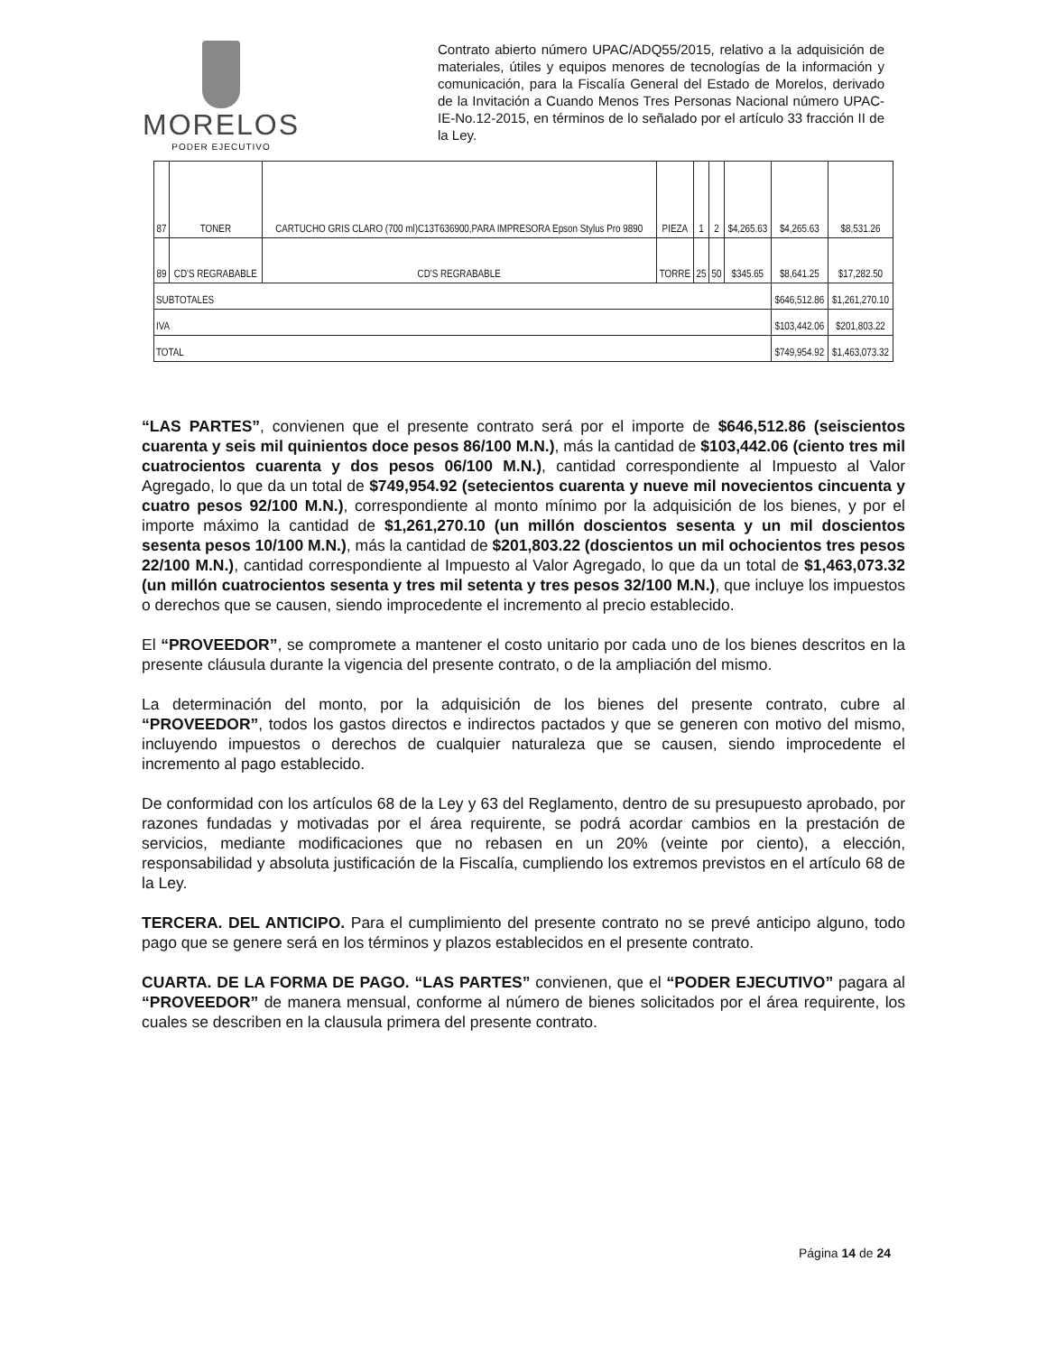MORELOS
PODER EJECUTIVO
Contrato abierto número UPAC/ADQ55/2015, relativo a la adquisición de materiales, útiles y equipos menores de tecnologías de la información y comunicación, para la Fiscalía General del Estado de Morelos, derivado de la Invitación a Cuando Menos Tres Personas Nacional número UPAC-IE-No.12-2015, en términos de lo señalado por el artículo 33 fracción II de la Ley.
| 87 | TONER | CARTUCHO GRIS CLARO (700 ml)C13T636900,PARA IMPRESORA Epson Stylus Pro 9890 | PIEZA | 1 | 2 | $4,265.63 | $4,265.63 | $8,531.26 |
| 89 | CD'S REGRABABLE | CD'S REGRABABLE | TORRE | 25 | 50 | $345.65 | $8,641.25 | $17,282.50 |
| SUBTOTALES | | | | | | | $646,512.86 | $1,261,270.10 |
| IVA | | | | | | | $103,442.06 | $201,803.22 |
| TOTAL | | | | | | | $749,954.92 | $1,463,073.32 |
“LAS PARTES”, convienen que el presente contrato será por el importe de $646,512.86 (seiscientos cuarenta y seis mil quinientos doce pesos 86/100 M.N.), más la cantidad de $103,442.06 (ciento tres mil cuatrocientos cuarenta y dos pesos 06/100 M.N.), cantidad correspondiente al Impuesto al Valor Agregado, lo que da un total de $749,954.92 (setecientos cuarenta y nueve mil novecientos cincuenta y cuatro pesos 92/100 M.N.), correspondiente al monto mínimo por la adquisición de los bienes, y por el importe máximo la cantidad de $1,261,270.10 (un millón doscientos sesenta y un mil doscientos sesenta pesos 10/100 M.N.), más la cantidad de $201,803.22 (doscientos un mil ochocientos tres pesos 22/100 M.N.), cantidad correspondiente al Impuesto al Valor Agregado, lo que da un total de $1,463,073.32 (un millón cuatrocientos sesenta y tres mil setenta y tres pesos 32/100 M.N.), que incluye los impuestos o derechos que se causen, siendo improcedente el incremento al precio establecido.
El “PROVEEDOR”, se compromete a mantener el costo unitario por cada uno de los bienes descritos en la presente cláusula durante la vigencia del presente contrato, o de la ampliación del mismo.
La determinación del monto, por la adquisición de los bienes del presente contrato, cubre al “PROVEEDOR”, todos los gastos directos e indirectos pactados y que se generen con motivo del mismo, incluyendo impuestos o derechos de cualquier naturaleza que se causen, siendo improcedente el incremento al pago establecido.
De conformidad con los artículos 68 de la Ley y 63 del Reglamento, dentro de su presupuesto aprobado, por razones fundadas y motivadas por el área requirente, se podrá acordar cambios en la prestación de servicios, mediante modificaciones que no rebasen en un 20% (veinte por ciento), a elección, responsabilidad y absoluta justificación de la Fiscalía, cumpliendo los extremos previstos en el artículo 68 de la Ley.
TERCERA. DEL ANTICIPO. Para el cumplimiento del presente contrato no se prevé anticipo alguno, todo pago que se genere será en los términos y plazos establecidos en el presente contrato.
CUARTA. DE LA FORMA DE PAGO. “LAS PARTES” convienen, que el “PODER EJECUTIVO” pagara al “PROVEEDOR” de manera mensual, conforme al número de bienes solicitados por el área requirente, los cuales se describen en la clausula primera del presente contrato.
Página 14 de 24